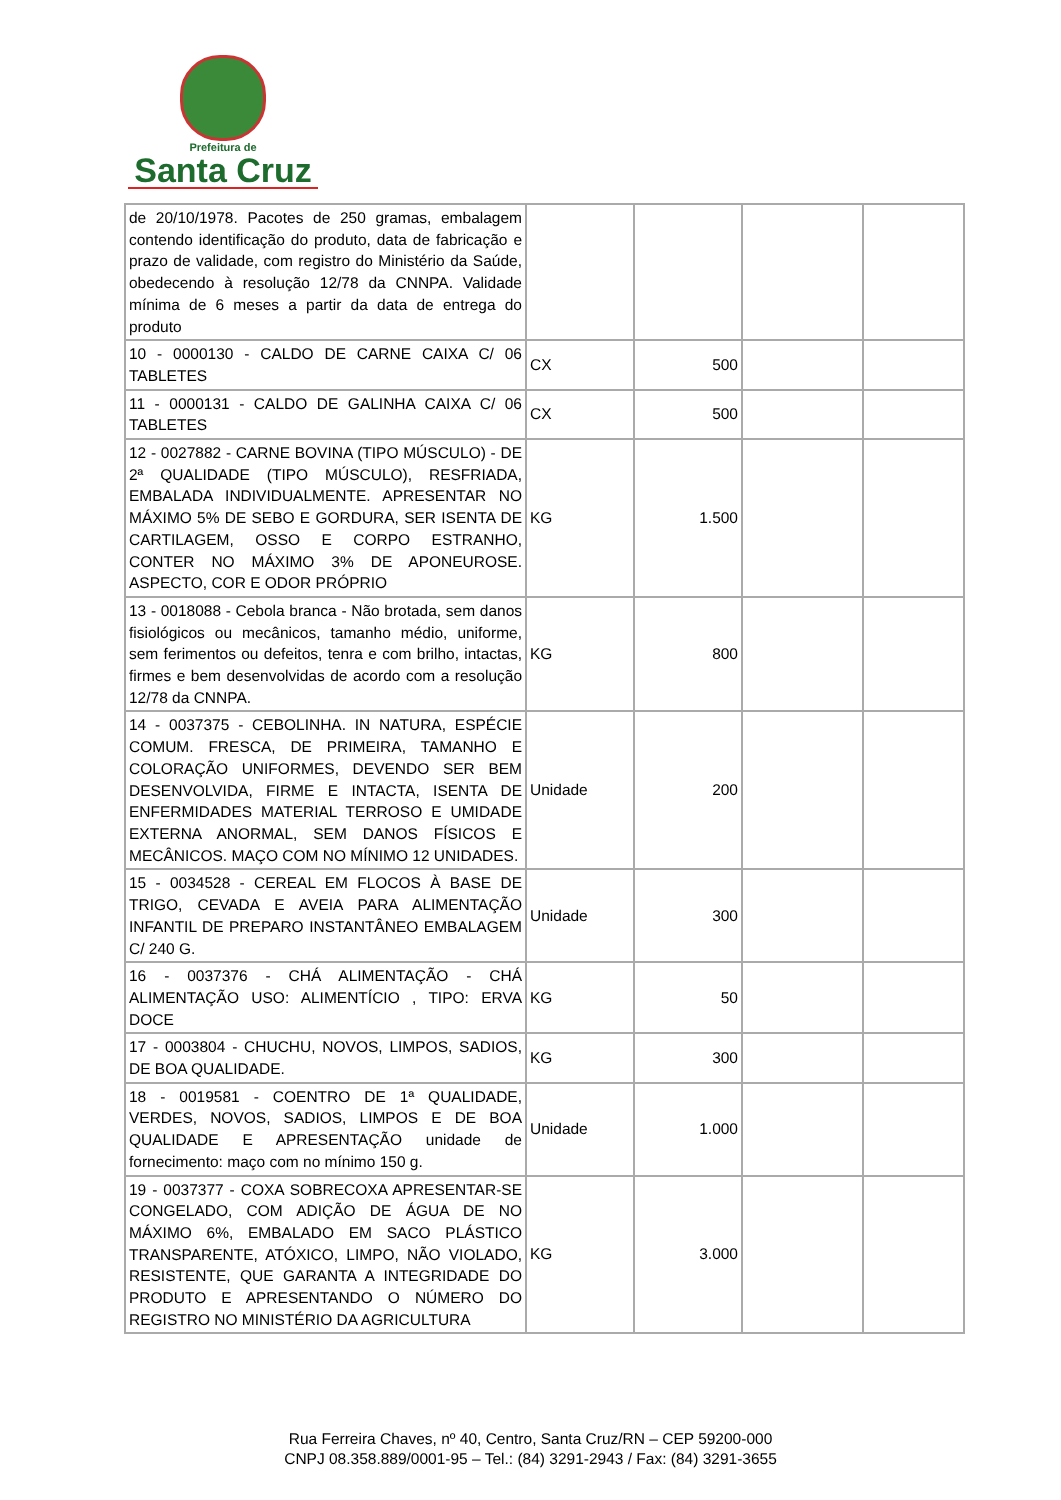Prefeitura de
Santa Cruz
| de 20/10/1978. Pacotes de 250 gramas, embalagem contendo identificação do produto, data de fabricação e prazo de validade, com registro do Ministério da Saúde, obedecendo à resolução 12/78 da CNNPA. Validade mínima de 6 meses a partir da data de entrega do produto | | | | |
| 10 - 0000130 - CALDO DE CARNE CAIXA C/ 06 TABLETES | CX | 500 | | |
| 11 - 0000131 - CALDO DE GALINHA CAIXA C/ 06 TABLETES | CX | 500 | | |
| 12 - 0027882 - CARNE BOVINA (TIPO MÚSCULO) - DE 2ª QUALIDADE (TIPO MÚSCULO), RESFRIADA, EMBALADA INDIVIDUALMENTE. APRESENTAR NO MÁXIMO 5% DE SEBO E GORDURA, SER ISENTA DE CARTILAGEM, OSSO E CORPO ESTRANHO, CONTER NO MÁXIMO 3% DE APONEUROSE. ASPECTO, COR E ODOR PRÓPRIO | KG | 1.500 | | |
| 13 - 0018088 - Cebola branca - Não brotada, sem danos fisiológicos ou mecânicos, tamanho médio, uniforme, sem ferimentos ou defeitos, tenra e com brilho, intactas, firmes e bem desenvolvidas de acordo com a resolução 12/78 da CNNPA. | KG | 800 | | |
| 14 - 0037375 - CEBOLINHA. IN NATURA, ESPÉCIE COMUM. FRESCA, DE PRIMEIRA, TAMANHO E COLORAÇÃO UNIFORMES, DEVENDO SER BEM DESENVOLVIDA, FIRME E INTACTA, ISENTA DE ENFERMIDADES MATERIAL TERROSO E UMIDADE EXTERNA ANORMAL, SEM DANOS FÍSICOS E MECÂNICOS. MAÇO COM NO MÍNIMO 12 UNIDADES. | Unidade | 200 | | |
| 15 - 0034528 - CEREAL EM FLOCOS À BASE DE TRIGO, CEVADA E AVEIA PARA ALIMENTAÇÃO INFANTIL DE PREPARO INSTANTÂNEO EMBALAGEM C/ 240 G. | Unidade | 300 | | |
| 16 - 0037376 - CHÁ ALIMENTAÇÃO - CHÁ ALIMENTAÇÃO USO: ALIMENTÍCIO , TIPO: ERVA DOCE | KG | 50 | | |
| 17 - 0003804 - CHUCHU, NOVOS, LIMPOS, SADIOS, DE BOA QUALIDADE. | KG | 300 | | |
| 18 - 0019581 - COENTRO DE 1ª QUALIDADE, VERDES, NOVOS, SADIOS, LIMPOS E DE BOA QUALIDADE E APRESENTAÇÃO unidade de fornecimento: maço com no mínimo 150 g. | Unidade | 1.000 | | |
| 19 - 0037377 - COXA SOBRECOXA APRESENTAR-SE CONGELADO, COM ADIÇÃO DE ÁGUA DE NO MÁXIMO 6%, EMBALADO EM SACO PLÁSTICO TRANSPARENTE, ATÓXICO, LIMPO, NÃO VIOLADO, RESISTENTE, QUE GARANTA A INTEGRIDADE DO PRODUTO E APRESENTANDO O NÚMERO DO REGISTRO NO MINISTÉRIO DA AGRICULTURA | KG | 3.000 | | |
Rua Ferreira Chaves, nº 40, Centro, Santa Cruz/RN – CEP 59200-000
CNPJ 08.358.889/0001-95 – Tel.: (84) 3291-2943 / Fax: (84) 3291-3655